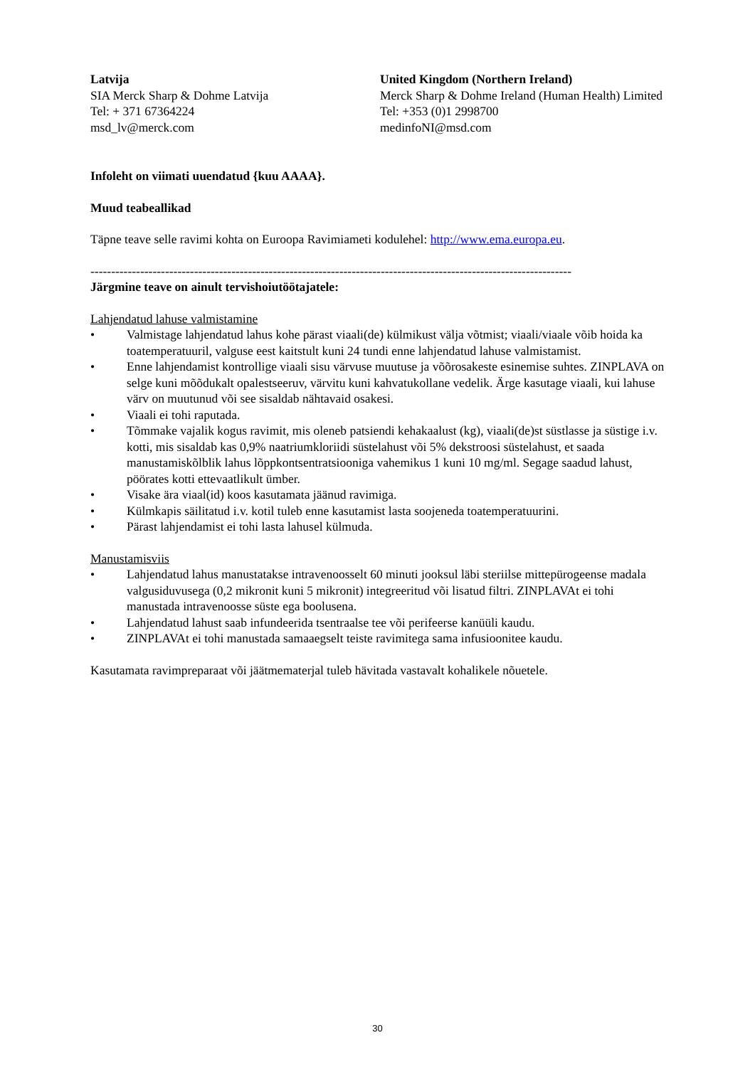| Latvija SIA Merck Sharp & Dohme Latvija Tel: + 371 67364224 msd_lv@merck.com | United Kingdom (Northern Ireland) Merck Sharp & Dohme Ireland (Human Health) Limited Tel: +353 (0)1 2998700 medinfoNI@msd.com |
Infoleht on viimati uuendatud {kuu AAAA}.
Muud teabeallikad
Täpne teave selle ravimi kohta on Euroopa Ravimiameti kodulehel: http://www.ema.europa.eu.
--------------------------------------------------------------------------------------------------------------------
Järgmine teave on ainult tervishoiutöötajatele:
Lahjendatud lahuse valmistamine
• Valmistage lahjendatud lahus kohe pärast viaali(de) külmikust välja võtmist; viaali/viaale võib hoida ka toatemperatuuril, valguse eest kaitstult kuni 24 tundi enne lahjendatud lahuse valmistamist.
• Enne lahjendamist kontrollige viaali sisu värvuse muutuse ja võõrosakeste esinemise suhtes. ZINPLAVA on selge kuni mõõdukalt opalestseeruv, värvitu kuni kahvatukollane vedelik. Ärge kasutage viaali, kui lahuse värv on muutunud või see sisaldab nähtavaid osakesi.
• Viaali ei tohi raputada.
• Tõmmake vajalik kogus ravimit, mis oleneb patsiendi kehakaalust (kg), viaali(de)st süstlasse ja süstige i.v. kotti, mis sisaldab kas 0,9% naatriumkloriidi süstelahust või 5% dekstroosi süstelahust, et saada manustamiskõlblik lahus lõppkontsentratsiooniga vahemikus 1 kuni 10 mg/ml. Segage saadud lahust, pöörates kotti ettevaatlikult ümber.
• Visake ära viaal(id) koos kasutamata jäänud ravimiga.
• Külmkapis säilitatud i.v. kotil tuleb enne kasutamist lasta soojeneda toatemperatuurini.
• Pärast lahjendamist ei tohi lasta lahusel külmuda.
Manustamisviis
• Lahjendatud lahus manustatakse intravenoosselt 60 minuti jooksul läbi steriilse mittepürogeense madala valgusiduvusega (0,2 mikronit kuni 5 mikronit) integreeritud või lisatud filtri. ZINPLAVAt ei tohi manustada intravenoosse süste ega boolusena.
• Lahjendatud lahust saab infundeerida tsentraalse tee või perifeerse kanüüli kaudu.
• ZINPLAVAt ei tohi manustada samaaegselt teiste ravimitega sama infusioonitee kaudu.
Kasutamata ravimpreparaat või jäätmematerjal tuleb hävitada vastavalt kohalikele nõuetele.
30